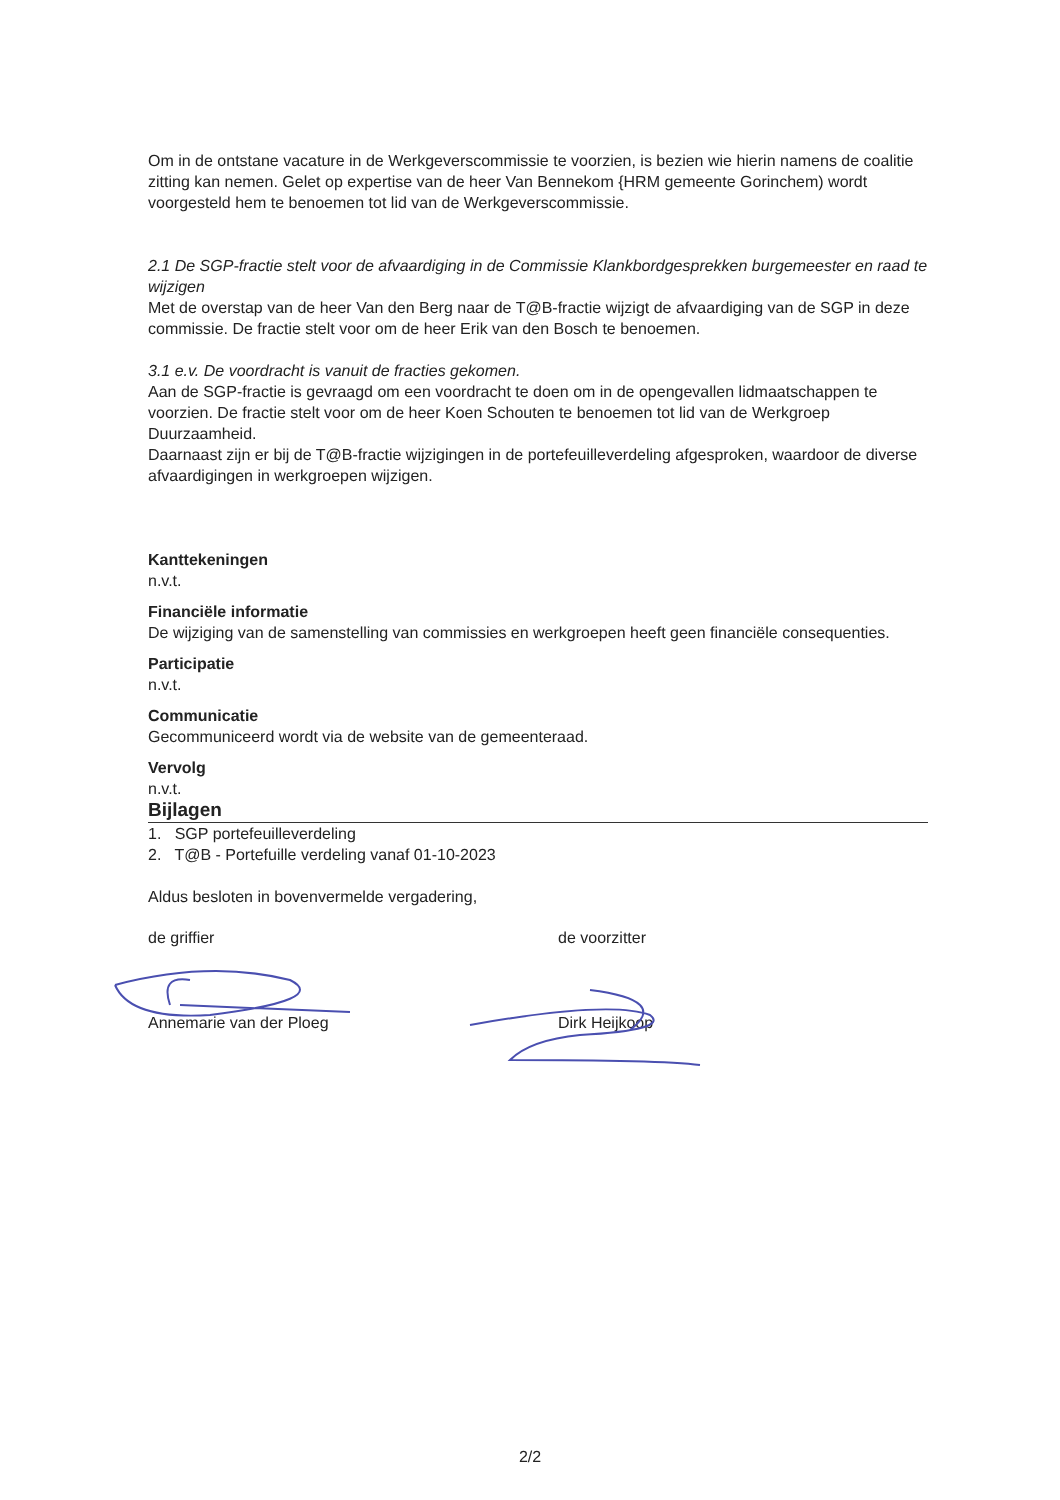Om in de ontstane vacature in de Werkgeverscommissie te voorzien, is bezien wie hierin namens de coalitie zitting kan nemen. Gelet op expertise van de heer Van Bennekom {HRM gemeente Gorinchem) wordt voorgesteld hem te benoemen tot lid van de Werkgeverscommissie.
2.1 De SGP-fractie stelt voor de afvaardiging in de Commissie Klankbordgesprekken burgemeester en raad te wijzigen
Met de overstap van de heer Van den Berg naar de T@B-fractie wijzigt de afvaardiging van de SGP in deze commissie. De fractie stelt voor om de heer Erik van den Bosch te benoemen.
3.1 e.v. De voordracht is vanuit de fracties gekomen.
Aan de SGP-fractie is gevraagd om een voordracht te doen om in de opengevallen lidmaatschappen te voorzien. De fractie stelt voor om de heer Koen Schouten te benoemen tot lid van de Werkgroep Duurzaamheid.
Daarnaast zijn er bij de T@B-fractie wijzigingen in de portefeuilleverdeling afgesproken, waardoor de diverse afvaardigingen in werkgroepen wijzigen.
Kanttekeningen
n.v.t.
Financiële informatie
De wijziging van de samenstelling van commissies en werkgroepen heeft geen financiële consequenties.
Participatie
n.v.t.
Communicatie
Gecommuniceerd wordt via de website van de gemeenteraad.
Vervolg
n.v.t.
Bijlagen
1. SGP portefeuilleverdeling
2. T@B - Portefuille verdeling vanaf 01-10-2023
Aldus besloten in bovenvermelde vergadering,
de griffier
Annemarie van der Ploeg
de voorzitter
Dirk Heijkoop
2/2